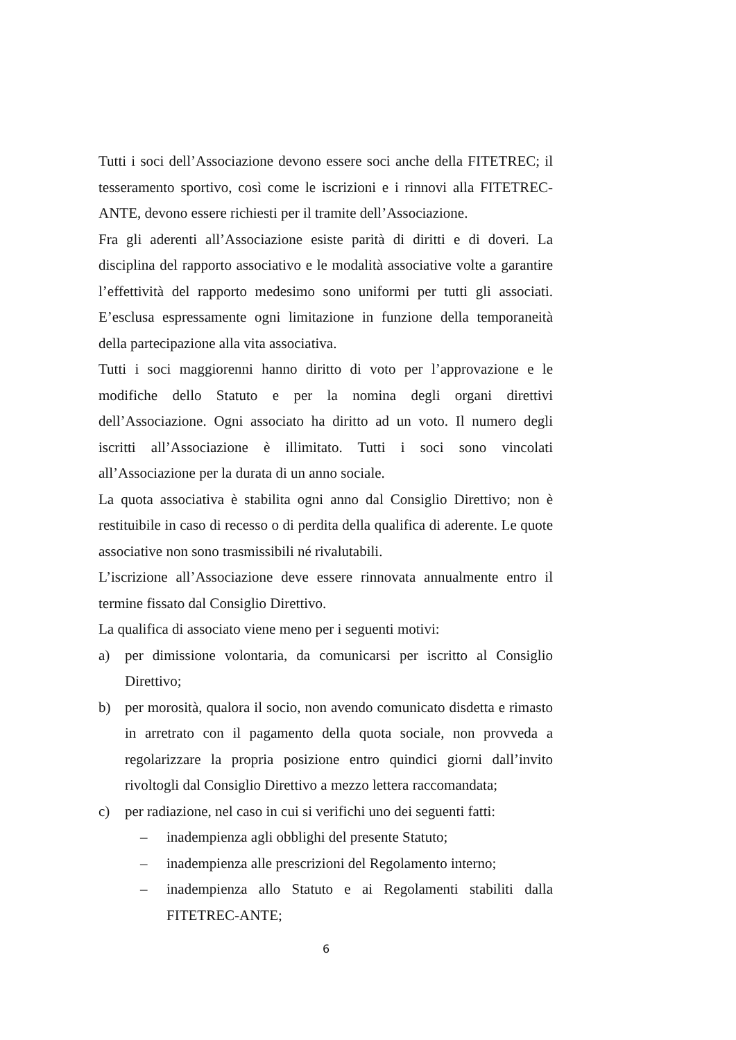Tutti i soci dell’Associazione devono essere soci anche della FITETREC; il tesseramento sportivo, così come le iscrizioni e i rinnovi alla FITETREC-ANTE, devono essere richiesti per il tramite dell’Associazione.
Fra gli aderenti all’Associazione esiste parità di diritti e di doveri. La disciplina del rapporto associativo e le modalità associative volte a garantire l’effettività del rapporto medesimo sono uniformi per tutti gli associati. E’esclusa espressamente ogni limitazione in funzione della temporaneità della partecipazione alla vita associativa.
Tutti i soci maggiorenni hanno diritto di voto per l’approvazione e le modifiche dello Statuto e per la nomina degli organi direttivi dell’Associazione. Ogni associato ha diritto ad un voto. Il numero degli iscritti all’Associazione è illimitato. Tutti i soci sono vincolati all’Associazione per la durata di un anno sociale.
La quota associativa è stabilita ogni anno dal Consiglio Direttivo; non è restituibile in caso di recesso o di perdita della qualifica di aderente. Le quote associative non sono trasmissibili né rivalutabili.
L’iscrizione all’Associazione deve essere rinnovata annualmente entro il termine fissato dal Consiglio Direttivo.
La qualifica di associato viene meno per i seguenti motivi:
a) per dimissione volontaria, da comunicarsi per iscritto al Consiglio Direttivo;
b) per morosità, qualora il socio, non avendo comunicato disdetta e rimasto in arretrato con il pagamento della quota sociale, non provveda a regolarizzare la propria posizione entro quindici giorni dall’invito rivoltogli dal Consiglio Direttivo a mezzo lettera raccomandata;
c) per radiazione, nel caso in cui si verifichi uno dei seguenti fatti:
– inadempienza agli obblighi del presente Statuto;
– inadempienza alle prescrizioni del Regolamento interno;
– inadempienza allo Statuto e ai Regolamenti stabiliti dalla FITETREC-ANTE;
6